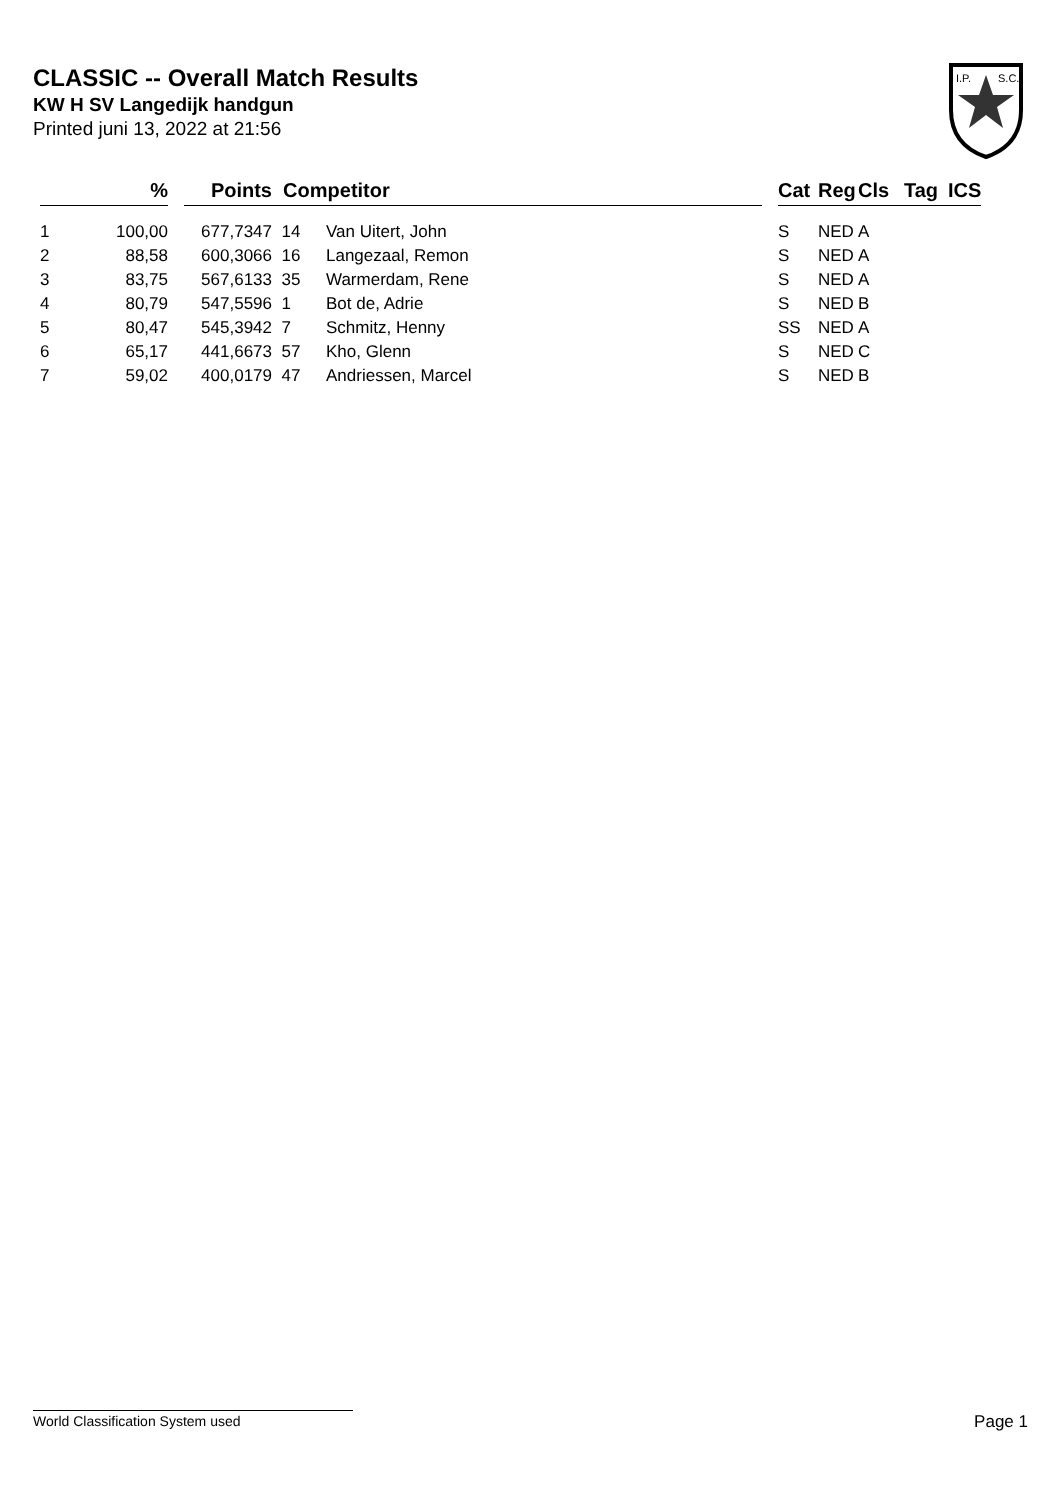CLASSIC -- Overall Match Results
KW H SV Langedijk handgun
Printed juni 13, 2022 at 21:56
I.P.
S.C.
| | % | | Points | Competitor | | | Cat | Reg | Cls | Tag | ICS |
| --- | --- | --- | --- | --- | --- | --- | --- | --- | --- | --- | --- |
| 1 | 100,00 | | 677,7347 | 14 | Van Uitert, John | | S | NED | A | | |
| 2 | 88,58 | | 600,3066 | 16 | Langezaal, Remon | | S | NED | A | | |
| 3 | 83,75 | | 567,6133 | 35 | Warmerdam, Rene | | S | NED | A | | |
| 4 | 80,79 | | 547,5596 | 1 | Bot de, Adrie | | S | NED | B | | |
| 5 | 80,47 | | 545,3942 | 7 | Schmitz, Henny | | SS | NED | A | | |
| 6 | 65,17 | | 441,6673 | 57 | Kho, Glenn | | S | NED | C | | |
| 7 | 59,02 | | 400,0179 | 47 | Andriessen, Marcel | | S | NED | B | | |
World Classification System used Page 1